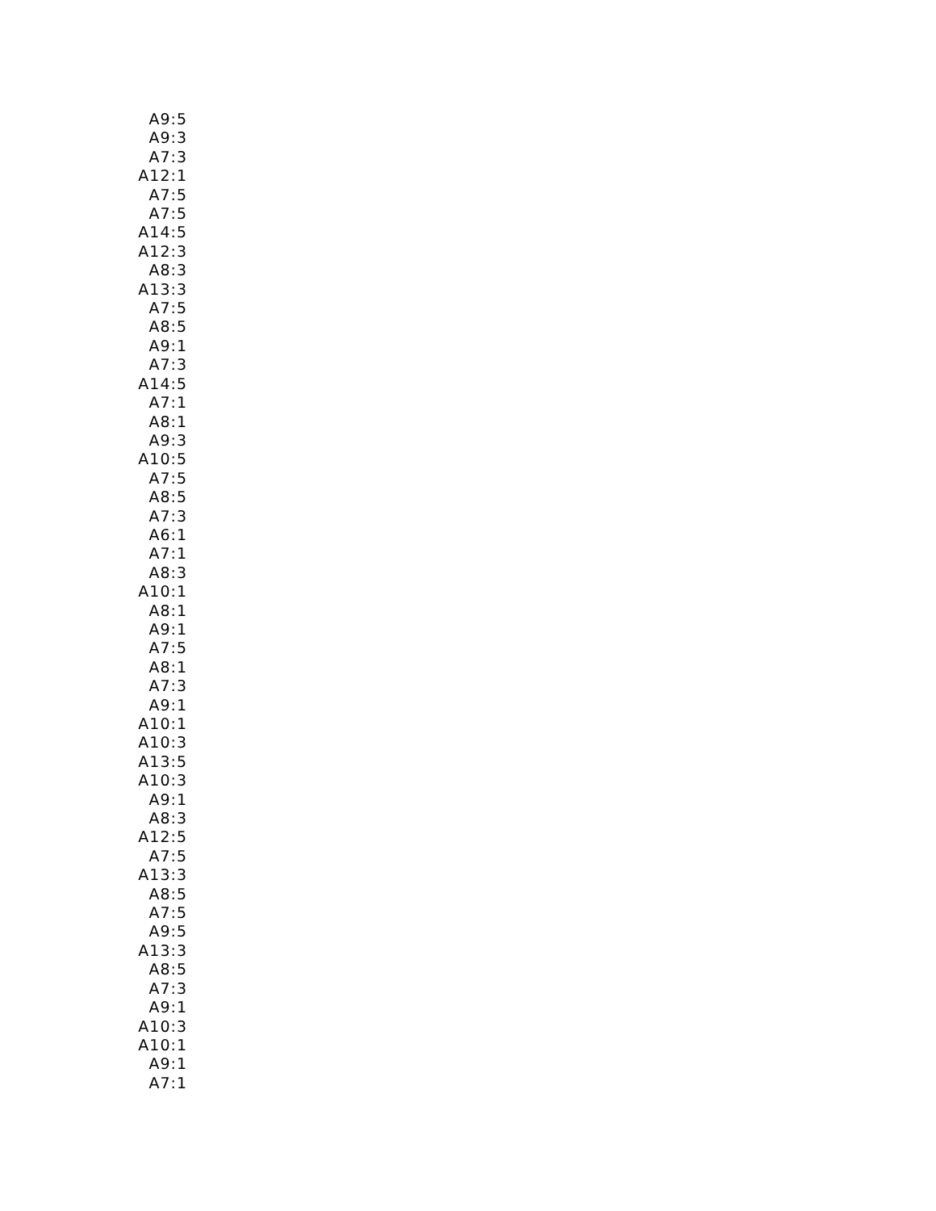A9:5
A9:3
A7:3
A12:1
A7:5
A7:5
A14:5
A12:3
A8:3
A13:3
A7:5
A8:5
A9:1
A7:3
A14:5
A7:1
A8:1
A9:3
A10:5
A7:5
A8:5
A7:3
A6:1
A7:1
A8:3
A10:1
A8:1
A9:1
A7:5
A8:1
A7:3
A9:1
A10:1
A10:3
A13:5
A10:3
A9:1
A8:3
A12:5
A7:5
A13:3
A8:5
A7:5
A9:5
A13:3
A8:5
A7:3
A9:1
A10:3
A10:1
A9:1
A7:1